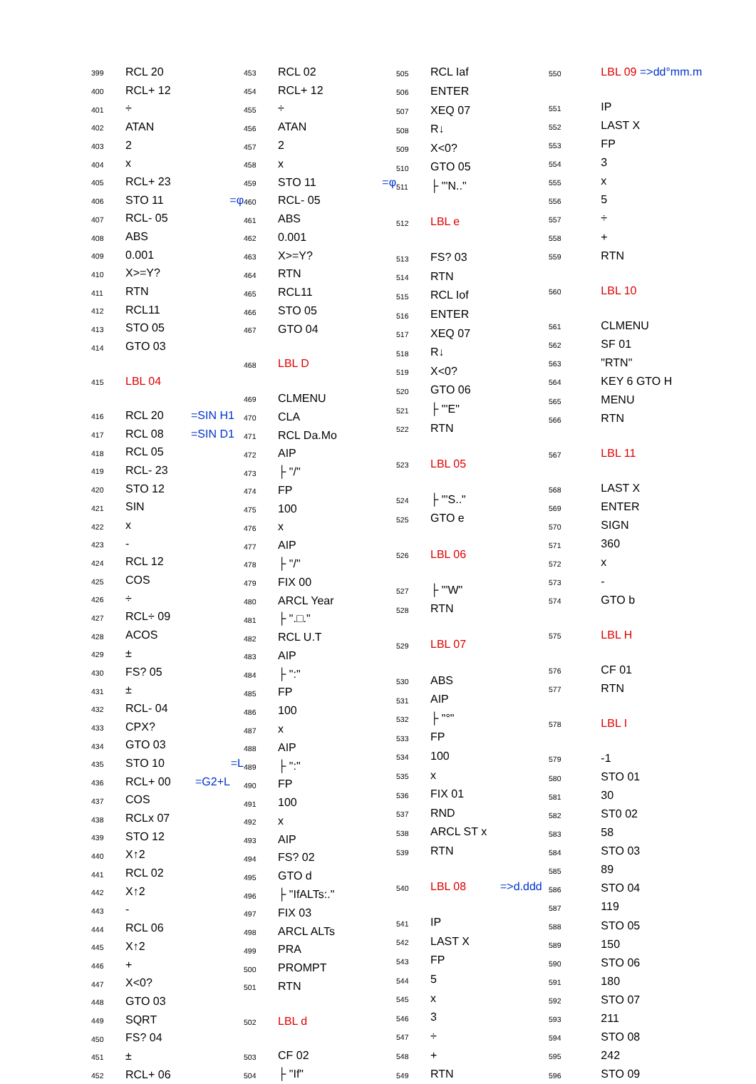| 399 | RCL 20 | |
| 400 | RCL+ 12 | |
| 401 | ÷ | |
| 402 | ATAN | |
| 403 | 2 | |
| 404 | x | |
| 405 | RCL+ 23 | |
| 406 | STO 11 | =φ |
| 407 | RCL- 05 | |
| 408 | ABS | |
| 409 | 0.001 | |
| 410 | X>=Y? | |
| 411 | RTN | |
| 412 | RCL11 | |
| 413 | STO 05 | |
| 414 | GTO 03 | |
| 415 | LBL 04 | |
| 416 | RCL 20 | =SIN H1 |
| 417 | RCL 08 | =SIN D1 |
| 418 | RCL 05 | |
| 419 | RCL- 23 | |
| 420 | STO 12 | |
| 421 | SIN | |
| 422 | x | |
| 423 | - | |
| 424 | RCL 12 | |
| 425 | COS | |
| 426 | ÷ | |
| 427 | RCL÷ 09 | |
| 428 | ACOS | |
| 429 | ± | |
| 430 | FS? 05 | |
| 431 | ± | |
| 432 | RCL- 04 | |
| 433 | CPX? | |
| 434 | GTO 03 | |
| 435 | STO 10 | =L |
| 436 | RCL+ 00 | =G2+L |
| 437 | COS | |
| 438 | RCLx 07 | |
| 439 | STO 12 | |
| 440 | X↑2 | |
| 441 | RCL 02 | |
| 442 | X↑2 | |
| 443 | - | |
| 444 | RCL 06 | |
| 445 | X↑2 | |
| 446 | + | |
| 447 | X<0? | |
| 448 | GTO 03 | |
| 449 | SQRT | |
| 450 | FS? 04 | |
| 451 | ± | |
| 452 | RCL+ 06 | |
| 453 | RCL 02 | |
| 454 | RCL+ 12 | |
| 455 | ÷ | |
| 456 | ATAN | |
| 457 | 2 | |
| 458 | x | |
| 459 | STO 11 | =φ |
| 460 | RCL- 05 | |
| 461 | ABS | |
| 462 | 0.001 | |
| 463 | X>=Y? | |
| 464 | RTN | |
| 465 | RCL11 | |
| 466 | STO 05 | |
| 467 | GTO 04 | |
| 468 | LBL D | |
| 469 | CLMENU | |
| 470 | CLA | |
| 471 | RCL Da.Mo | |
| 472 | AIP | |
| 473 | ├ "/" | |
| 474 | FP | |
| 475 | 100 | |
| 476 | x | |
| 477 | AIP | |
| 478 | ├ "/" | |
| 479 | FIX 00 | |
| 480 | ARCL Year | |
| 481 | ├ ".□." | |
| 482 | RCL U.T | |
| 483 | AIP | |
| 484 | ├ ":" | |
| 485 | FP | |
| 486 | 100 | |
| 487 | x | |
| 488 | AIP | |
| 489 | ├ ":" | |
| 490 | FP | |
| 491 | 100 | |
| 492 | x | |
| 493 | AIP | |
| 494 | FS? 02 | |
| 495 | GTO d | |
| 496 | ├ "IfALTs:." | |
| 497 | FIX 03 | |
| 498 | ARCL ALTs | |
| 499 | PRA | |
| 500 | PROMPT | |
| 501 | RTN | |
| 502 | LBL d | |
| 503 | CF 02 | |
| 504 | ├ "If" | |
| 505 | RCL Iaf | |
| 506 | ENTER | |
| 507 | XEQ 07 | |
| 508 | R↓ | |
| 509 | X<0? | |
| 510 | GTO 05 | |
| 511 | ├ "'N.." | |
| 512 | LBL e | |
| 513 | FS? 03 | |
| 514 | RTN | |
| 515 | RCL Iof | |
| 516 | ENTER | |
| 517 | XEQ 07 | |
| 518 | R↓ | |
| 519 | X<0? | |
| 520 | GTO 06 | |
| 521 | ├ "'E" | |
| 522 | RTN | |
| 523 | LBL 05 | |
| 524 | ├ "'S.." | |
| 525 | GTO e | |
| 526 | LBL 06 | |
| 527 | ├ "'W" | |
| 528 | RTN | |
| 529 | LBL 07 | |
| 530 | ABS | |
| 531 | AIP | |
| 532 | ├ "°" | |
| 533 | FP | |
| 534 | 100 | |
| 535 | x | |
| 536 | FIX 01 | |
| 537 | RND | |
| 538 | ARCL ST x | |
| 539 | RTN | |
| 540 | LBL 08 | =>d.ddd |
| 541 | IP | |
| 542 | LAST X | |
| 543 | FP | |
| 544 | 5 | |
| 545 | x | |
| 546 | 3 | |
| 547 | ÷ | |
| 548 | + | |
| 549 | RTN | |
| 550 | LBL 09 =>dd°mm.m | |
| 551 | IP | |
| 552 | LAST X | |
| 553 | FP | |
| 554 | 3 | |
| 555 | x | |
| 556 | 5 | |
| 557 | ÷ | |
| 558 | + | |
| 559 | RTN | |
| 560 | LBL 10 | |
| 561 | CLMENU | |
| 562 | SF 01 | |
| 563 | "RTN" | |
| 564 | KEY 6 GTO H | |
| 565 | MENU | |
| 566 | RTN | |
| 567 | LBL 11 | |
| 568 | LAST X | |
| 569 | ENTER | |
| 570 | SIGN | |
| 571 | 360 | |
| 572 | x | |
| 573 | - | |
| 574 | GTO b | |
| 575 | LBL H | |
| 576 | CF 01 | |
| 577 | RTN | |
| 578 | LBL I | |
| 579 | -1 | |
| 580 | STO 01 | |
| 581 | 30 | |
| 582 | ST0 02 | |
| 583 | 58 | |
| 584 | STO 03 | |
| 585 | 89 | |
| 586 | STO 04 | |
| 587 | 119 | |
| 588 | STO 05 | |
| 589 | 150 | |
| 590 | STO 06 | |
| 591 | 180 | |
| 592 | STO 07 | |
| 593 | 211 | |
| 594 | STO 08 | |
| 595 | 242 | |
| 596 | STO 09 | |